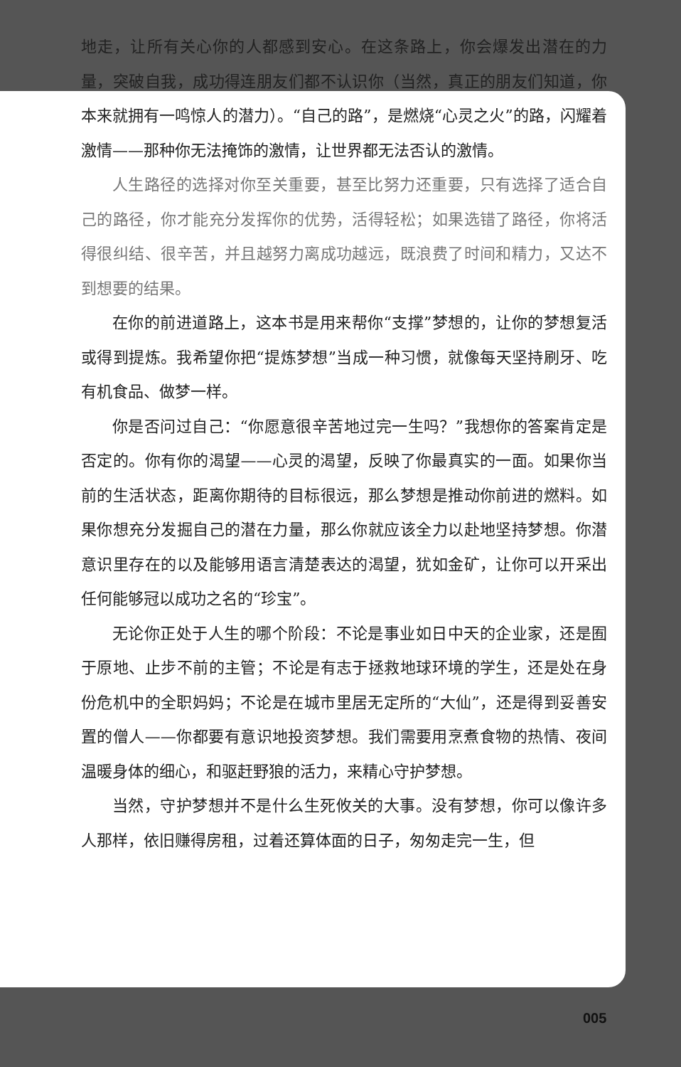地走，让所有关心你的人都感到安心。在这条路上，你会爆发出潜在的力量，突破自我，成功得连朋友们都不认识你（当然，真正的朋友们知道，你本来就拥有一鸣惊人的潜力）。“自己的路”，是燃烧“心灵之火”的路，闪耀着激情——那种你无法掩饰的激情，让世界都无法否认的激情。
人生路径的选择对你至关重要，甚至比努力还重要，只有选择了适合自己的路径，你才能充分发挥你的优势，活得轻松；如果选错了路径，你将活得很纠结、很辛苦，并且越努力离成功越远，既浪费了时间和精力，又达不到想要的结果。
在你的前进道路上，这本书是用来帮你“支撑”梦想的，让你的梦想复活或得到提炼。我希望你把“提炼梦想”当成一种习惯，就像每天坚持刷牙、吃有机食品、做梦一样。
你是否问过自己：“你愿意很辛苦地过完一生吗？”我想你的答案肯定是否定的。你有你的渴望——心灵的渴望，反映了你最真实的一面。如果你当前的生活状态，距离你期待的目标很远，那么梦想是推动你前进的燃料。如果你想充分发掘自己的潜在力量，那么你就应该全力以赴地坚持梦想。你潜意识里存在的以及能够用语言清楚表达的渴望，犹如金矿，让你可以开采出任何能够冠以成功之名的“珍宝”。
无论你正处于人生的哪个阶段：不论是事业如日中天的企业家，还是囿于原地、止步不前的主管；不论是有志于拯救地球环境的学生，还是处在身份危机中的全职妈妈；不论是在城市里居无定所的“大仙”，还是得到妥善安置的僧人——你都要有意识地投资梦想。我们需要用烹煮食物的热情、夜间温暖身体的细心，和驱赶野狼的活力，来精心守护梦想。
当然，守护梦想并不是什么生死攸关的大事。没有梦想，你可以像许多人那样，依旧赚得房租，过着还算体面的日子，匆匆走完一生，但
005